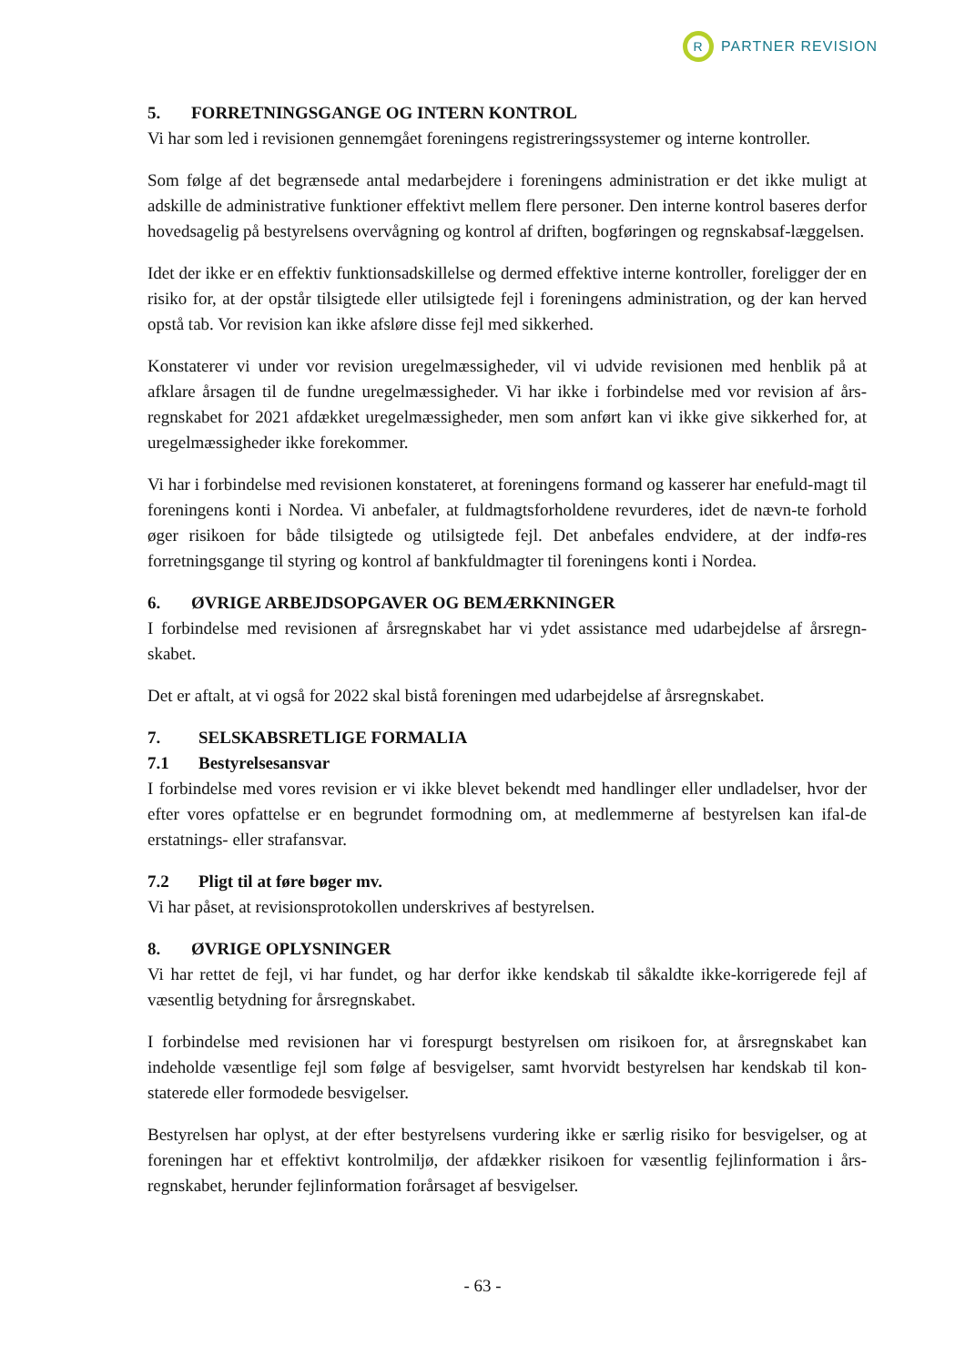R
PARTNER REVISION
5. FORRETNINGSGANGE OG INTERN KONTROL
Vi har som led i revisionen gennemgået foreningens registreringssystemer og interne kontroller.
Som følge af det begrænsede antal medarbejdere i foreningens administration er det ikke muligt at adskille de administrative funktioner effektivt mellem flere personer. Den interne kontrol baseres derfor hovedsagelig på bestyrelsens overvågning og kontrol af driften, bogføringen og regnskabsaf-læggelsen.
Idet der ikke er en effektiv funktionsadskillelse og dermed effektive interne kontroller, foreligger der en risiko for, at der opstår tilsigtede eller utilsigtede fejl i foreningens administration, og der kan herved opstå tab. Vor revision kan ikke afsløre disse fejl med sikkerhed.
Konstaterer vi under vor revision uregelmæssigheder, vil vi udvide revisionen med henblik på at afklare årsagen til de fundne uregelmæssigheder. Vi har ikke i forbindelse med vor revision af års-regnskabet for 2021 afdækket uregelmæssigheder, men som anført kan vi ikke give sikkerhed for, at uregelmæssigheder ikke forekommer.
Vi har i forbindelse med revisionen konstateret, at foreningens formand og kasserer har enefuld-magt til foreningens konti i Nordea. Vi anbefaler, at fuldmagtsforholdene revurderes, idet de nævn-te forhold øger risikoen for både tilsigtede og utilsigtede fejl. Det anbefales endvidere, at der indfø-res forretningsgange til styring og kontrol af bankfuldmagter til foreningens konti i Nordea.
6. ØVRIGE ARBEJDSOPGAVER OG BEMÆRKNINGER
I forbindelse med revisionen af årsregnskabet har vi ydet assistance med udarbejdelse af årsregn-skabet.
Det er aftalt, at vi også for 2022 skal bistå foreningen med udarbejdelse af årsregnskabet.
7. SELSKABSRETLIGE FORMALIA
7.1 Bestyrelsesansvar
I forbindelse med vores revision er vi ikke blevet bekendt med handlinger eller undladelser, hvor der efter vores opfattelse er en begrundet formodning om, at medlemmerne af bestyrelsen kan ifal-de erstatnings- eller strafansvar.
7.2 Pligt til at føre bøger mv.
Vi har påset, at revisionsprotokollen underskrives af bestyrelsen.
8. ØVRIGE OPLYSNINGER
Vi har rettet de fejl, vi har fundet, og har derfor ikke kendskab til såkaldte ikke-korrigerede fejl af væsentlig betydning for årsregnskabet.
I forbindelse med revisionen har vi forespurgt bestyrelsen om risikoen for, at årsregnskabet kan indeholde væsentlige fejl som følge af besvigelser, samt hvorvidt bestyrelsen har kendskab til kon-staterede eller formodede besvigelser.
Bestyrelsen har oplyst, at der efter bestyrelsens vurdering ikke er særlig risiko for besvigelser, og at foreningen har et effektivt kontrolmiljø, der afdækker risikoen for væsentlig fejlinformation i års-regnskabet, herunder fejlinformation forårsaget af besvigelser.
- 63 -